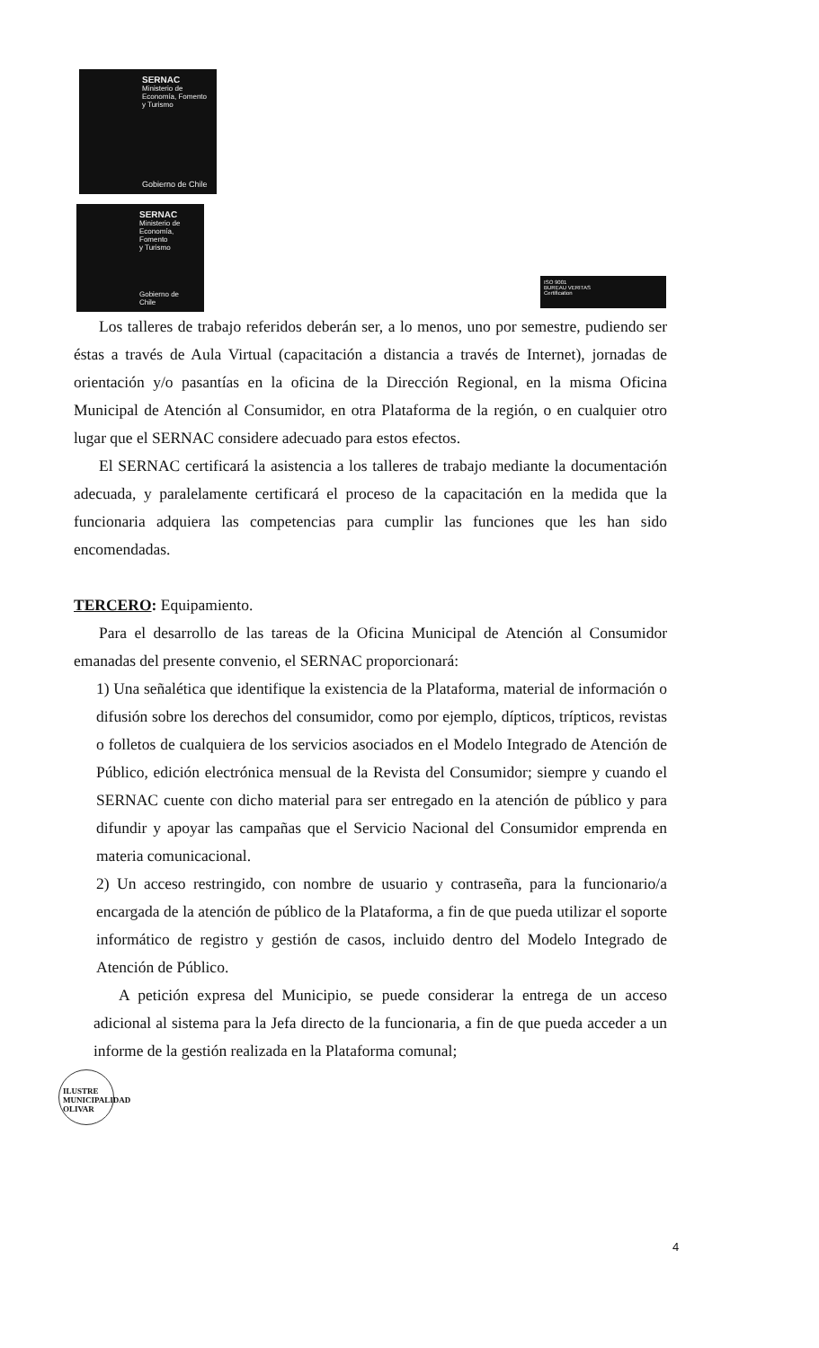SERNAC
Ministerio de
Economía, Fomento
y Turismo
Gobierno de Chile
SERNAC
Ministerio de
Economía, Fomento
y Turismo
Gobierno de Chile
ISO 9001
BUREAU VERITAS
Certification
Los talleres de trabajo referidos deberán ser, a lo menos, uno por semestre, pudiendo ser éstas a través de Aula Virtual (capacitación a distancia a través de Internet), jornadas de orientación y/o pasantías en la oficina de la Dirección Regional, en la misma Oficina Municipal de Atención al Consumidor, en otra Plataforma de la región, o en cualquier otro lugar que el SERNAC considere adecuado para estos efectos.
El SERNAC certificará la asistencia a los talleres de trabajo mediante la documentación adecuada, y paralelamente certificará el proceso de la capacitación en la medida que la funcionaria adquiera las competencias para cumplir las funciones que les han sido encomendadas.
TERCERO: Equipamiento.
Para el desarrollo de las tareas de la Oficina Municipal de Atención al Consumidor emanadas del presente convenio, el SERNAC proporcionará:
1) Una señalética que identifique la existencia de la Plataforma, material de información o difusión sobre los derechos del consumidor, como por ejemplo, dípticos, trípticos, revistas o folletos de cualquiera de los servicios asociados en el Modelo Integrado de Atención de Público, edición electrónica mensual de la Revista del Consumidor; siempre y cuando el SERNAC cuente con dicho material para ser entregado en la atención de público y para difundir y apoyar las campañas que el Servicio Nacional del Consumidor emprenda en materia comunicacional.
2) Un acceso restringido, con nombre de usuario y contraseña, para la funcionario/a encargada de la atención de público de la Plataforma, a fin de que pueda utilizar el soporte informático de registro y gestión de casos, incluido dentro del Modelo Integrado de Atención de Público.
A petición expresa del Municipio, se puede considerar la entrega de un acceso adicional al sistema para la Jefa directo de la funcionaria, a fin de que pueda acceder a un informe de la gestión realizada en la Plataforma comunal;
ILUSTRE
MUNICIPALIDAD
OLIVAR
4